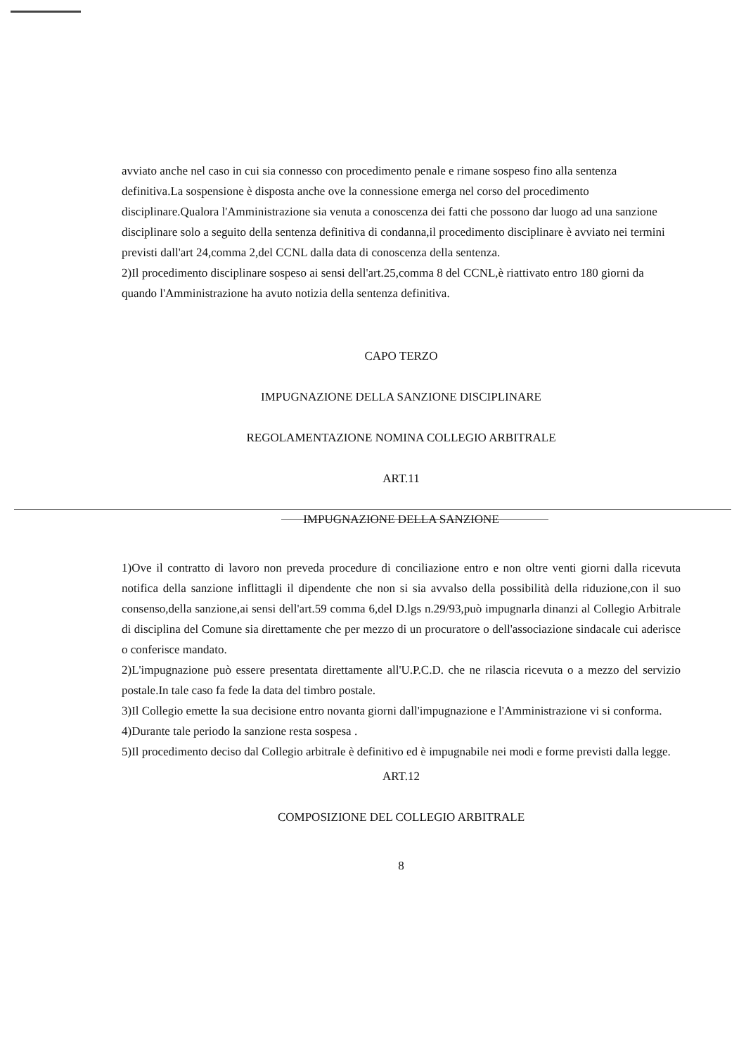avviato anche nel caso in cui sia connesso con procedimento penale e rimane sospeso fino alla sentenza definitiva.La sospensione è disposta anche ove la connessione emerga nel corso del procedimento disciplinare.Qualora l'Amministrazione sia venuta a conoscenza dei fatti che possono dar luogo ad una sanzione disciplinare solo a seguito della sentenza definitiva di condanna,il procedimento disciplinare è avviato nei termini previsti dall'art 24,comma 2,del CCNL dalla data di conoscenza della sentenza.
2)Il procedimento disciplinare sospeso ai sensi dell'art.25,comma 8 del CCNL,è riattivato entro 180 giorni da quando l'Amministrazione ha avuto notizia della sentenza definitiva.
CAPO TERZO
IMPUGNAZIONE DELLA SANZIONE DISCIPLINARE
REGOLAMENTAZIONE NOMINA COLLEGIO ARBITRALE
ART.11
IMPUGNAZIONE DELLA SANZIONE
1)Ove il contratto di lavoro non preveda procedure di conciliazione entro e non oltre venti giorni dalla ricevuta notifica della sanzione inflittagli il dipendente che non si sia avvalso della possibilità della riduzione,con il suo consenso,della sanzione,ai sensi dell'art.59 comma 6,del D.lgs n.29/93,può impugnarla dinanzi al Collegio Arbitrale di disciplina del Comune sia direttamente che per mezzo di un procuratore o dell'associazione sindacale cui aderisce o conferisce mandato.
2)L'impugnazione può essere presentata direttamente all'U.P.C.D. che ne rilascia ricevuta o a mezzo del servizio postale.In tale caso fa fede la data del timbro postale.
3)Il Collegio emette la sua decisione entro novanta giorni dall'impugnazione e l'Amministrazione vi si conforma.
4)Durante tale periodo la sanzione resta sospesa .
5)Il procedimento deciso dal Collegio arbitrale è definitivo ed è impugnabile nei modi e forme previsti dalla legge.
ART.12
COMPOSIZIONE DEL COLLEGIO ARBITRALE
8